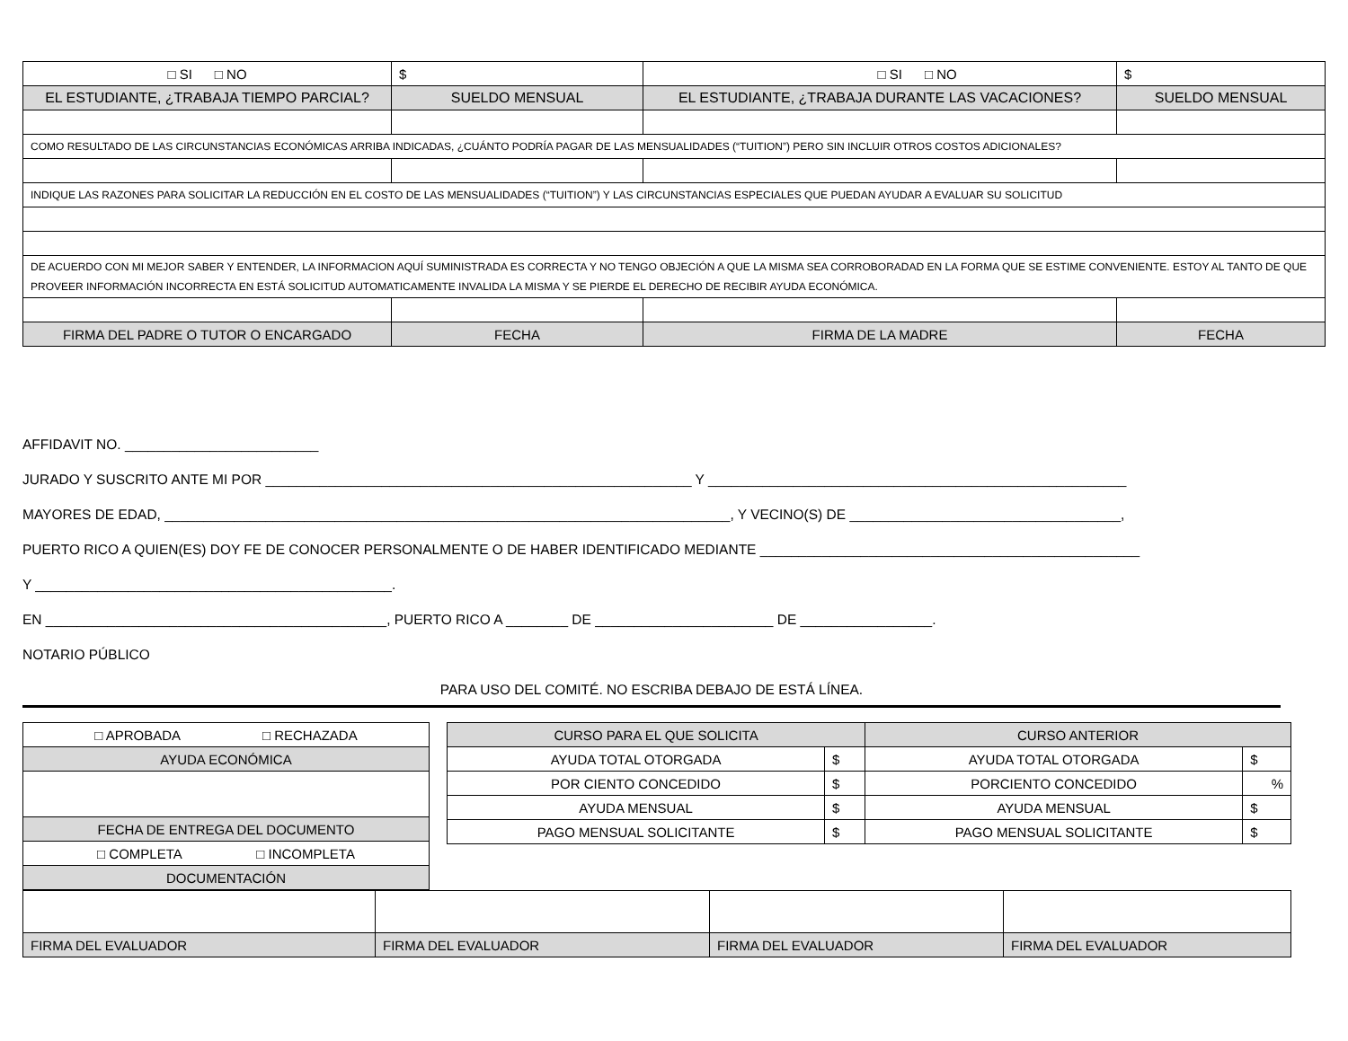| □ SI □ NO | $ | □ SI □ NO | $ |
| EL ESTUDIANTE, ¿TRABAJA TIEMPO PARCIAL? | SUELDO MENSUAL | EL ESTUDIANTE, ¿TRABAJA DURANTE LAS VACACIONES? | SUELDO MENSUAL |
| COMO RESULTADO DE LAS CIRCUNSTANCIAS ECONÓMICAS ARRIBA INDICADAS, ¿CUÁNTO PODRÍA PAGAR DE LAS MENSUALIDADES (“TUITION”) PERO SIN INCLUIR OTROS COSTOS ADICIONALES? | | | |
| INDIQUE LAS RAZONES PARA SOLICITAR LA REDUCCIÓN EN EL COSTO DE LAS MENSUALIDADES (“TUITION”) Y LAS CIRCUNSTANCIAS ESPECIALES QUE PUEDAN AYUDAR A EVALUAR SU SOLICITUD | | | |
| DE ACUERDO CON MI MEJOR SABER Y ENTENDER, LA INFORMACION AQUÍ SUMINISTRADA ES CORRECTA Y NO TENGO OBJECIÓN A QUE LA MISMA SEA CORROBORADAD EN LA FORMA QUE SE ESTIME CONVENIENTE. ESTOY AL TANTO DE QUE PROVEER INFORMACIÓN INCORRECTA EN ESTÁ SOLICITUD AUTOMATICAMENTE INVALIDA LA MISMA Y SE PIERDE EL DERECHO DE RECIBIR AYUDA ECONÓMICA. | | | |
| FIRMA DEL PADRE O TUTOR O ENCARGADO | FECHA | FIRMA DE LA MADRE | FECHA |
AFFIDAVIT NO. _________________________
JURADO Y SUSCRITO ANTE MI POR _______________________________________________________ Y ______________________________________________________
MAYORES DE EDAD, _________________________________________________________________________, Y VECINO(S) DE ___________________________________,
PUERTO RICO A QUIEN(ES) DOY FE DE CONOCER PERSONALMENTE O DE HABER IDENTIFICADO MEDIANTE _________________________________________________
Y ______________________________________________.
EN ____________________________________________, PUERTO RICO A ________ DE _______________________ DE _________________.
NOTARIO PÚBLICO
PARA USO DEL COMITÉ. NO ESCRIBA DEBAJO DE ESTÁ LÍNEA.
| □ APROBADA □ RECHAZADA |
| AYUDA ECONÓMICA |
| FECHA DE ENTREGA DEL DOCUMENTO |
| □ COMPLETA □ INCOMPLETA |
| DOCUMENTACIÓN |
| CURSO PARA EL QUE SOLICITA | | CURSO ANTERIOR | |
| AYUDA TOTAL OTORGADA | $ | AYUDA TOTAL OTORGADA | $ |
| POR CIENTO CONCEDIDO | $ | PORCIENTO CONCEDIDO | % |
| AYUDA MENSUAL | $ | AYUDA MENSUAL | $ |
| PAGO MENSUAL SOLICITANTE | $ | PAGO MENSUAL SOLICITANTE | $ |
| FIRMA DEL EVALUADOR | FIRMA DEL EVALUADOR | FIRMA DEL EVALUADOR | FIRMA DEL EVALUADOR |